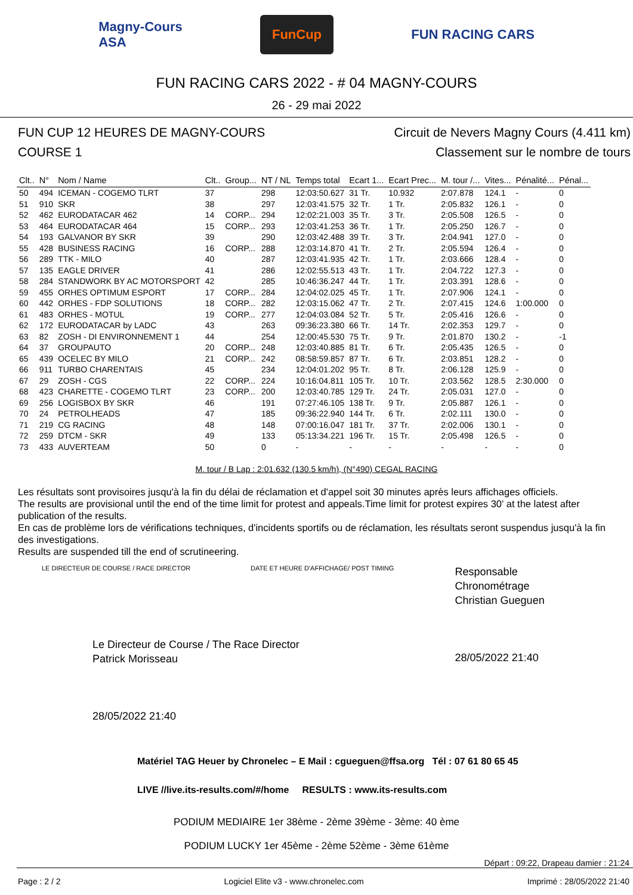Magny-Cours
ASA FunCup FUN RACING CARS
FUN RACING CARS 2022 - # 04 MAGNY-COURS
26 - 29 mai 2022
FUN CUP 12 HEURES DE MAGNY-COURS
COURSE 1
Circuit de Nevers Magny Cours (4.411 km)
Classement sur le nombre de tours
| Clt.. | N° | Nom / Name | Clt.. | Group... | NT / NL | Temps total | Ecart 1... | Ecart Prec... | M. tour /... | Vites... | Pénalité... | Pénal... |
| --- | --- | --- | --- | --- | --- | --- | --- | --- | --- | --- | --- | --- |
| 50 | 494 | ICEMAN - COGEMO TLRT | 37 | | 298 | 12:03:50.627 | 31 Tr. | 10.932 | 2:07.878 | 124.1 | - | 0 |
| 51 | 910 | SKR | 38 | | 297 | 12:03:41.575 | 32 Tr. | 1 Tr. | 2:05.832 | 126.1 | - | 0 |
| 52 | 462 | EURODATACAR 462 | 14 | CORP... | 294 | 12:02:21.003 | 35 Tr. | 3 Tr. | 2:05.508 | 126.5 | - | 0 |
| 53 | 464 | EURODATACAR 464 | 15 | CORP... | 293 | 12:03:41.253 | 36 Tr. | 1 Tr. | 2:05.250 | 126.7 | - | 0 |
| 54 | 193 | GALVANOR BY SKR | 39 | | 290 | 12:03:42.488 | 39 Tr. | 3 Tr. | 2:04.941 | 127.0 | - | 0 |
| 55 | 428 | BUSINESS RACING | 16 | CORP... | 288 | 12:03:14.870 | 41 Tr. | 2 Tr. | 2:05.594 | 126.4 | - | 0 |
| 56 | 289 | TTK - MILO | 40 | | 287 | 12:03:41.935 | 42 Tr. | 1 Tr. | 2:03.666 | 128.4 | - | 0 |
| 57 | 135 | EAGLE DRIVER | 41 | | 286 | 12:02:55.513 | 43 Tr. | 1 Tr. | 2:04.722 | 127.3 | - | 0 |
| 58 | 284 | STANDWORK BY AC MOTORSPORT | 42 | | 285 | 10:46:36.247 | 44 Tr. | 1 Tr. | 2:03.391 | 128.6 | - | 0 |
| 59 | 455 | ORHES OPTIMUM ESPORT | 17 | CORP... | 284 | 12:04:02.025 | 45 Tr. | 1 Tr. | 2:07.906 | 124.1 | - | 0 |
| 60 | 442 | ORHES - FDP SOLUTIONS | 18 | CORP... | 282 | 12:03:15.062 | 47 Tr. | 2 Tr. | 2:07.415 | 124.6 | 1:00.000 | 0 |
| 61 | 483 | ORHES - MOTUL | 19 | CORP... | 277 | 12:04:03.084 | 52 Tr. | 5 Tr. | 2:05.416 | 126.6 | - | 0 |
| 62 | 172 | EURODATACAR by LADC | 43 | | 263 | 09:36:23.380 | 66 Tr. | 14 Tr. | 2:02.353 | 129.7 | - | 0 |
| 63 | 82 | ZOSH - DI ENVIRONNEMENT 1 | 44 | | 254 | 12:00:45.530 | 75 Tr. | 9 Tr. | 2:01.870 | 130.2 | - | -1 |
| 64 | 37 | GROUPAUTO | 20 | CORP... | 248 | 12:03:40.885 | 81 Tr. | 6 Tr. | 2:05.435 | 126.5 | - | 0 |
| 65 | 439 | OCELEC BY MILO | 21 | CORP... | 242 | 08:58:59.857 | 87 Tr. | 6 Tr. | 2:03.851 | 128.2 | - | 0 |
| 66 | 911 | TURBO CHARENTAIS | 45 | | 234 | 12:04:01.202 | 95 Tr. | 8 Tr. | 2:06.128 | 125.9 | - | 0 |
| 67 | 29 | ZOSH - CGS | 22 | CORP... | 224 | 10:16:04.811 | 105 Tr. | 10 Tr. | 2:03.562 | 128.5 | 2:30.000 | 0 |
| 68 | 423 | CHARETTE - COGEMO TLRT | 23 | CORP... | 200 | 12:03:40.785 | 129 Tr. | 24 Tr. | 2:05.031 | 127.0 | - | 0 |
| 69 | 256 | LOGISBOX BY SKR | 46 | | 191 | 07:27:46.105 | 138 Tr. | 9 Tr. | 2:05.887 | 126.1 | - | 0 |
| 70 | 24 | PETROLHEADS | 47 | | 185 | 09:36:22.940 | 144 Tr. | 6 Tr. | 2:02.111 | 130.0 | - | 0 |
| 71 | 219 | CG RACING | 48 | | 148 | 07:00:16.047 | 181 Tr. | 37 Tr. | 2:02.006 | 130.1 | - | 0 |
| 72 | 259 | DTCM - SKR | 49 | | 133 | 05:13:34.221 | 196 Tr. | 15 Tr. | 2:05.498 | 126.5 | - | 0 |
| 73 | 433 | AUVERTEAM | 50 | | 0 | - | - | - | - | - | - | 0 |
M. tour / B Lap : 2:01.632 (130.5 km/h), (N°490) CEGAL RACING
Les résultats sont provisoires jusqu'à la fin du délai de réclamation et d'appel soit 30 minutes après leurs affichages officiels.
The results are provisional until the end of the time limit for protest and appeals.Time limit for protest expires 30' at the latest after publication of the results.
En cas de problème lors de vérifications techniques, d'incidents sportifs ou de réclamation, les résultats seront suspendus jusqu'à la fin des investigations.
Results are suspended till the end of scrutineering.
LE DIRECTEUR DE COURSE / RACE DIRECTOR
Le Directeur de Course / The Race Director
Patrick Morisseau
28/05/2022 21:40
DATE ET HEURE D'AFFICHAGE/ POST TIMING
Responsable Chronométrage
Christian Gueguen
28/05/2022 21:40
Matériel TAG Heuer by Chronelec – E Mail : cgueguen@ffsa.org Tél : 07 61 80 65 45
LIVE //live.its-results.com/#/home RESULTS : www.its-results.com
PODIUM MEDIAIRE 1er 38ème - 2ème 39ème - 3ème: 40 ème
PODIUM LUCKY 1er 45ème - 2ème 52ème - 3ème 61ème
Départ : 09:22, Drapeau damier : 21:24
Page : 2 / 2 Logiciel Elite v3 - www.chronelec.com Imprimé : 28/05/2022 21:40